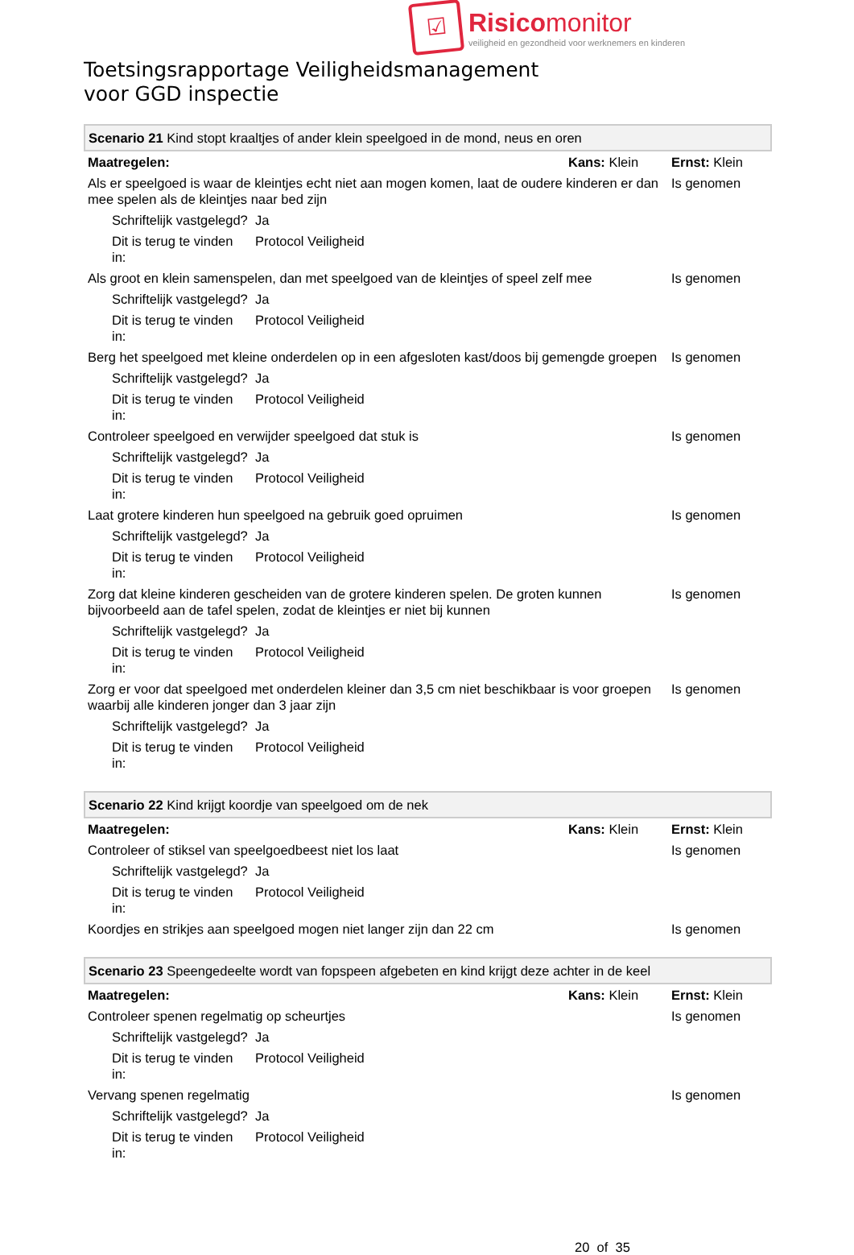☑
Risicomonitor
veiligheid en gezondheid voor werknemers en kinderen
Toetsingsrapportage Veiligheidsmanagement
voor GGD inspectie
| Scenario 21 Kind stopt kraaltjes of ander klein speelgoed in de mond, neus en oren | | | |
| Maatregelen: | | Kans: Klein | Ernst: Klein |
| Als er speelgoed is waar de kleintjes echt niet aan mogen komen, laat de oudere kinderen er dan mee spelen als de kleintjes naar bed zijn | | | Is genomen |
| Schriftelijk vastgelegd? | Ja | | |
| Dit is terug te vinden in: | Protocol Veiligheid | | |
| Als groot en klein samenspelen, dan met speelgoed van de kleintjes of speel zelf mee | | | Is genomen |
| Schriftelijk vastgelegd? | Ja | | |
| Dit is terug te vinden in: | Protocol Veiligheid | | |
| Berg het speelgoed met kleine onderdelen op in een afgesloten kast/doos bij gemengde groepen | | | Is genomen |
| Schriftelijk vastgelegd? | Ja | | |
| Dit is terug te vinden in: | Protocol Veiligheid | | |
| Controleer speelgoed en verwijder speelgoed dat stuk is | | | Is genomen |
| Schriftelijk vastgelegd? | Ja | | |
| Dit is terug te vinden in: | Protocol Veiligheid | | |
| Laat grotere kinderen hun speelgoed na gebruik goed opruimen | | | Is genomen |
| Schriftelijk vastgelegd? | Ja | | |
| Dit is terug te vinden in: | Protocol Veiligheid | | |
| Zorg dat kleine kinderen gescheiden van de grotere kinderen spelen. De groten kunnen bijvoorbeeld aan de tafel spelen, zodat de kleintjes er niet bij kunnen | | | Is genomen |
| Schriftelijk vastgelegd? | Ja | | |
| Dit is terug te vinden in: | Protocol Veiligheid | | |
| Zorg er voor dat speelgoed met onderdelen kleiner dan 3,5 cm niet beschikbaar is voor groepen waarbij alle kinderen jonger dan 3 jaar zijn | | | Is genomen |
| Schriftelijk vastgelegd? | Ja | | |
| Dit is terug te vinden in: | Protocol Veiligheid | | |
| Scenario 22 Kind krijgt koordje van speelgoed om de nek | | | |
| Maatregelen: | | Kans: Klein | Ernst: Klein |
| Controleer of stiksel van speelgoedbeest niet los laat | | | Is genomen |
| Schriftelijk vastgelegd? | Ja | | |
| Dit is terug te vinden in: | Protocol Veiligheid | | |
| Koordjes en strikjes aan speelgoed mogen niet langer zijn dan 22 cm | | | Is genomen |
| Scenario 23 Speengedeelte wordt van fopspeen afgebeten en kind krijgt deze achter in de keel | | | |
| Maatregelen: | | Kans: Klein | Ernst: Klein |
| Controleer spenen regelmatig op scheurtjes | | | Is genomen |
| Schriftelijk vastgelegd? | Ja | | |
| Dit is terug te vinden in: | Protocol Veiligheid | | |
| Vervang spenen regelmatig | | | Is genomen |
| Schriftelijk vastgelegd? | Ja | | |
| Dit is terug te vinden in: | Protocol Veiligheid | | |
20 of 35